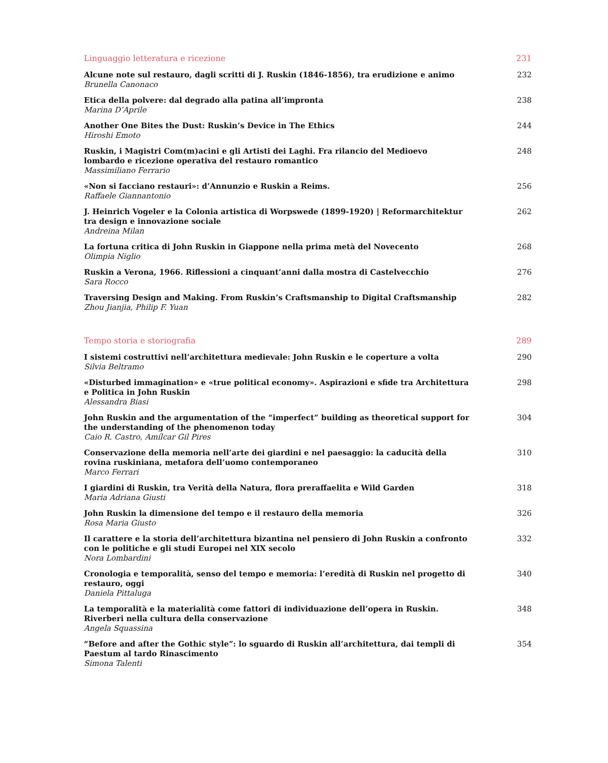Linguaggio letteratura e ricezione 231
Alcune note sul restauro, dagli scritti di J. Ruskin (1846-1856), tra erudizione e animo
Brunella Canonaco
232
Etica della polvere: dal degrado alla patina all’impronta
Marina D’Aprile
238
Another One Bites the Dust: Ruskin’s Device in The Ethics
Hiroshi Emoto
244
Ruskin, i Magistri Com(m)acini e gli Artisti dei Laghi. Fra rilancio del Medioevo lombardo e ricezione operativa del restauro romantico
Massimiliano Ferrario
248
«Non si facciano restauri»: d’Annunzio e Ruskin a Reims.
Raffaele Giannantonio
256
J. Heinrich Vogeler e la Colonia artistica di Worpswede (1899-1920) | Reformarchitektur tra design e innovazione sociale
Andreina Milan
262
La fortuna critica di John Ruskin in Giappone nella prima metà del Novecento
Olimpia Niglio
268
Ruskin a Verona, 1966. Riflessioni a cinquant’anni dalla mostra di Castelvecchio
Sara Rocco
276
Traversing Design and Making. From Ruskin’s Craftsmanship to Digital Craftsmanship
Zhou Jianjia, Philip F. Yuan
282
Tempo storia e storiografia 289
I sistemi costruttivi nell’architettura medievale: John Ruskin e le coperture a volta
Silvia Beltramo
290
«Disturbed immagination» e «true political economy». Aspirazioni e sfide tra Architettura e Politica in John Ruskin
Alessandra Biasi
298
John Ruskin and the argumentation of the “imperfect” building as theoretical support for the understanding of the phenomenon today
Caio R. Castro, Amílcar Gil Pires
304
Conservazione della memoria nell’arte dei giardini e nel paesaggio: la caducità della rovina ruskiniana, metafora dell’uomo contemporaneo
Marco Ferrari
310
I giardini di Ruskin, tra Verità della Natura, flora preraffaelita e Wild Garden
Maria Adriana Giusti
318
John Ruskin la dimensione del tempo e il restauro della memoria
Rosa Maria Giusto
326
Il carattere e la storia dell’architettura bizantina nel pensiero di John Ruskin a confronto con le politiche e gli studi Europei nel XIX secolo
Nora Lombardini
332
Cronologia e temporalità, senso del tempo e memoria: l’eredità di Ruskin nel progetto di restauro, oggi
Daniela Pittaluga
340
La temporalità e la materialità come fattori di individuazione dell’opera in Ruskin. Riverberi nella cultura della conservazione
Angela Squassina
348
“Before and after the Gothic style”: lo sguardo di Ruskin all’architettura, dai templi di Paestum al tardo Rinascimento
Simona Talenti
354